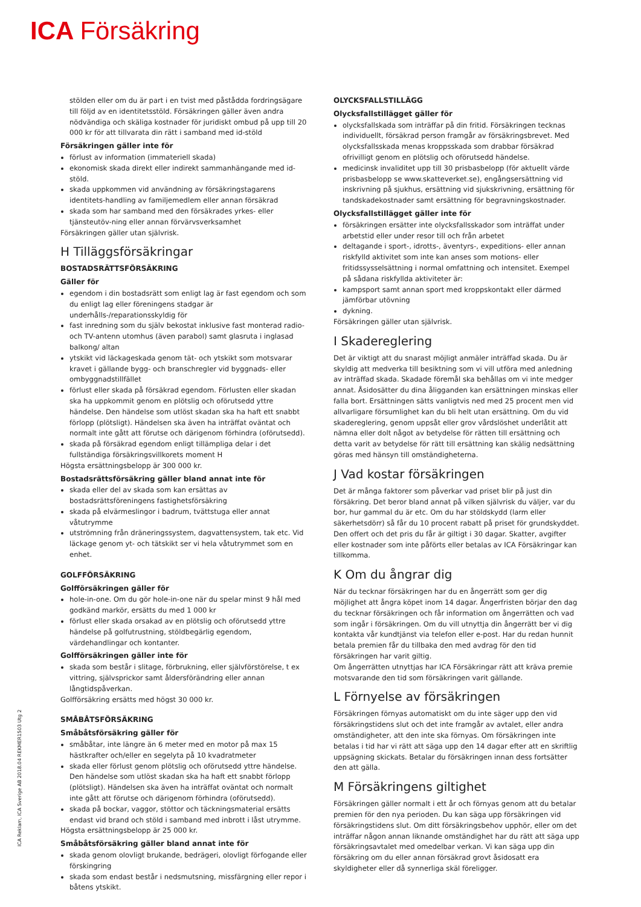ICA Försäkring
stölden eller om du är part i en tvist med påstådda fordringsägare till följd av en identitetsstöld. Försäkringen gäller även andra nödvändiga och skäliga kostnader för juridiskt ombud på upp till 20 000 kr för att tillvarata din rätt i samband med id-stöld
Försäkringen gäller inte för
förlust av information (immateriell skada)
ekonomisk skada direkt eller indirekt sammanhängande med id-stöld.
skada uppkommen vid användning av försäkringstagarens identitets-handling av familjemedlem eller annan försäkrad
skada som har samband med den försäkrades yrkes- eller tjänsteutöv-ning eller annan förvärvsverksamhet
Försäkringen gäller utan självrisk.
H Tilläggsförsäkringar
BOSTADSRÄTTSFÖRSÄKRING
Gäller för
egendom i din bostadsrätt som enligt lag är fast egendom och som du enligt lag eller föreningens stadgar är underhålls-/reparationsskyldig för
fast inredning som du själv bekostat inklusive fast monterad radio- och TV-antenn utomhus (även parabol) samt glasruta i inglasad balkong/ altan
ytskikt vid läckageskada genom tät- och ytskikt som motsvarar kravet i gällande bygg- och branschregler vid byggnads- eller ombyggnadstillfället
förlust eller skada på försäkrad egendom. Förlusten eller skadan ska ha uppkommit genom en plötslig och oförutsedd yttre händelse. Den händelse som utlöst skadan ska ha haft ett snabbt förlopp (plötsligt). Händelsen ska även ha inträffat oväntat och normalt inte gått att förutse och därigenom förhindra (oförutsedd).
skada på försäkrad egendom enligt tillämpliga delar i det fullständiga försäkringsvillkorets moment H
Högsta ersättningsbelopp är 300 000 kr.
Bostadsrättsförsäkring gäller bland annat inte för
skada eller del av skada som kan ersättas av bostadsrättsföreningens fastighetsförsäkring
skada på elvärmeslingor i badrum, tvättstuga eller annat våtutrymme
utströmning från dräneringssystem, dagvattensystem, tak etc. Vid läckage genom yt- och tätskikt ser vi hela våtutrymmet som en enhet.
GOLFFÖRSÄKRING
Golfförsäkringen gäller för
hole-in-one. Om du gör hole-in-one när du spelar minst 9 hål med godkänd markör, ersätts du med 1 000 kr
förlust eller skada orsakad av en plötslig och oförutsedd yttre händelse på golfutrustning, stöldbegärlig egendom, värdehandlingar och kontanter.
Golfförsäkringen gäller inte för
skada som består i slitage, förbrukning, eller självförstörelse, t ex vittring, självsprickor samt åldersförändring eller annan långtidspåverkan.
Golfförsäkring ersätts med högst 30 000 kr.
SMÅBÅTSFÖRSÄKRING
Småbåtsförsäkring gäller för
småbåtar, inte längre än 6 meter med en motor på max 15 hästkrafter och/eller en segelyta på 10 kvadratmeter
skada eller förlust genom plötslig och oförutsedd yttre händelse. Den händelse som utlöst skadan ska ha haft ett snabbt förlopp (plötsligt). Händelsen ska även ha inträffat oväntat och normalt inte gått att förutse och därigenom förhindra (oförutsedd).
skada på bockar, vaggor, stöttor och täckningsmaterial ersätts endast vid brand och stöld i samband med inbrott i låst utrymme.
Högsta ersättningsbelopp är 25 000 kr.
Småbåtsförsäkring gäller bland annat inte för
skada genom olovligt brukande, bedrägeri, olovligt förfogande eller förskingring
skada som endast består i nedsmutsning, missfärgning eller repor i båtens ytskikt.
OLYCKSFALLSTILLÄGG
Olycksfallstillägget gäller för
olycksfallskada som inträffar på din fritid. Försäkringen tecknas individuellt, försäkrad person framgår av försäkringsbrevet. Med olycksfallsskada menas kroppsskada som drabbar försäkrad ofrivilligt genom en plötslig och oförutsedd händelse.
medicinsk invaliditet upp till 30 prisbasbelopp (för aktuellt värde prisbasbelopp se www.skatteverket.se), engångsersättning vid inskrivning på sjukhus, ersättning vid sjukskrivning, ersättning för tandskadekostnader samt ersättning för begravningskostnader.
Olycksfallstillägget gäller inte för
försäkringen ersätter inte olycksfallsskador som inträffat under arbetstid eller under resor till och från arbetet
deltagande i sport-, idrotts-, äventyrs-, expeditions- eller annan riskfylld aktivitet som inte kan anses som motions- eller fritidssysselsättning i normal omfattning och intensitet. Exempel på sådana riskfyllda aktiviteter är:
kampsport samt annan sport med kroppskontakt eller därmed jämförbar utövning
dykning.
Försäkringen gäller utan självrisk.
I Skadereglering
Det är viktigt att du snarast möjligt anmäler inträffad skada. Du är skyldig att medverka till besiktning som vi vill utföra med anledning av inträffad skada. Skadade föremål ska behållas om vi inte medger annat. Åsidosätter du dina åligganden kan ersättningen minskas eller falla bort. Ersättningen sätts vanligtvis ned med 25 procent men vid allvarligare försumlighet kan du bli helt utan ersättning. Om du vid skadereglering, genom uppsåt eller grov vårdslöshet underlåtit att nämna eller dolt något av betydelse för rätten till ersättning och detta varit av betydelse för rätt till ersättning kan skälig nedsättning göras med hänsyn till omständigheterna.
J Vad kostar försäkringen
Det är många faktorer som påverkar vad priset blir på just din försäkring. Det beror bland annat på vilken självrisk du väljer, var du bor, hur gammal du är etc. Om du har stöldskydd (larm eller säkerhetsdörr) så får du 10 procent rabatt på priset för grundskyddet. Den offert och det pris du får är giltigt i 30 dagar. Skatter, avgifter eller kostnader som inte påförts eller betalas av ICA Försäkringar kan tillkomma.
K Om du ångrar dig
När du tecknar försäkringen har du en ångerrätt som ger dig möjlighet att ångra köpet inom 14 dagar. Ångerfristen börjar den dag du tecknar försäkringen och får information om ångerrätten och vad som ingår i försäkringen. Om du vill utnyttja din ångerrätt ber vi dig kontakta vår kundtjänst via telefon eller e-post. Har du redan hunnit betala premien får du tillbaka den med avdrag för den tid försäkringen har varit giltig.
Om ångerrätten utnyttjas har ICA Försäkringar rätt att kräva premie motsvarande den tid som försäkringen varit gällande.
L Förnyelse av försäkringen
Försäkringen förnyas automatiskt om du inte säger upp den vid försäkringstidens slut och det inte framgår av avtalet, eller andra omständigheter, att den inte ska förnyas. Om försäkringen inte betalas i tid har vi rätt att säga upp den 14 dagar efter att en skriftlig uppsägning skickats. Betalar du försäkringen innan dess fortsätter den att gälla.
M Försäkringens giltighet
Försäkringen gäller normalt i ett år och förnyas genom att du betalar premien för den nya perioden. Du kan säga upp försäkringen vid försäkringstidens slut. Om ditt försäkringsbehov upphör, eller om det inträffar någon annan liknande omständighet har du rätt att säga upp försäkringsavtalet med omedelbar verkan. Vi kan säga upp din försäkring om du eller annan försäkrad grovt åsidosatt era skyldigheter eller då synnerliga skäl föreligger.
ICA Reklam, ICA Sverige AB 2018.04 REKMER1503 Utg 2